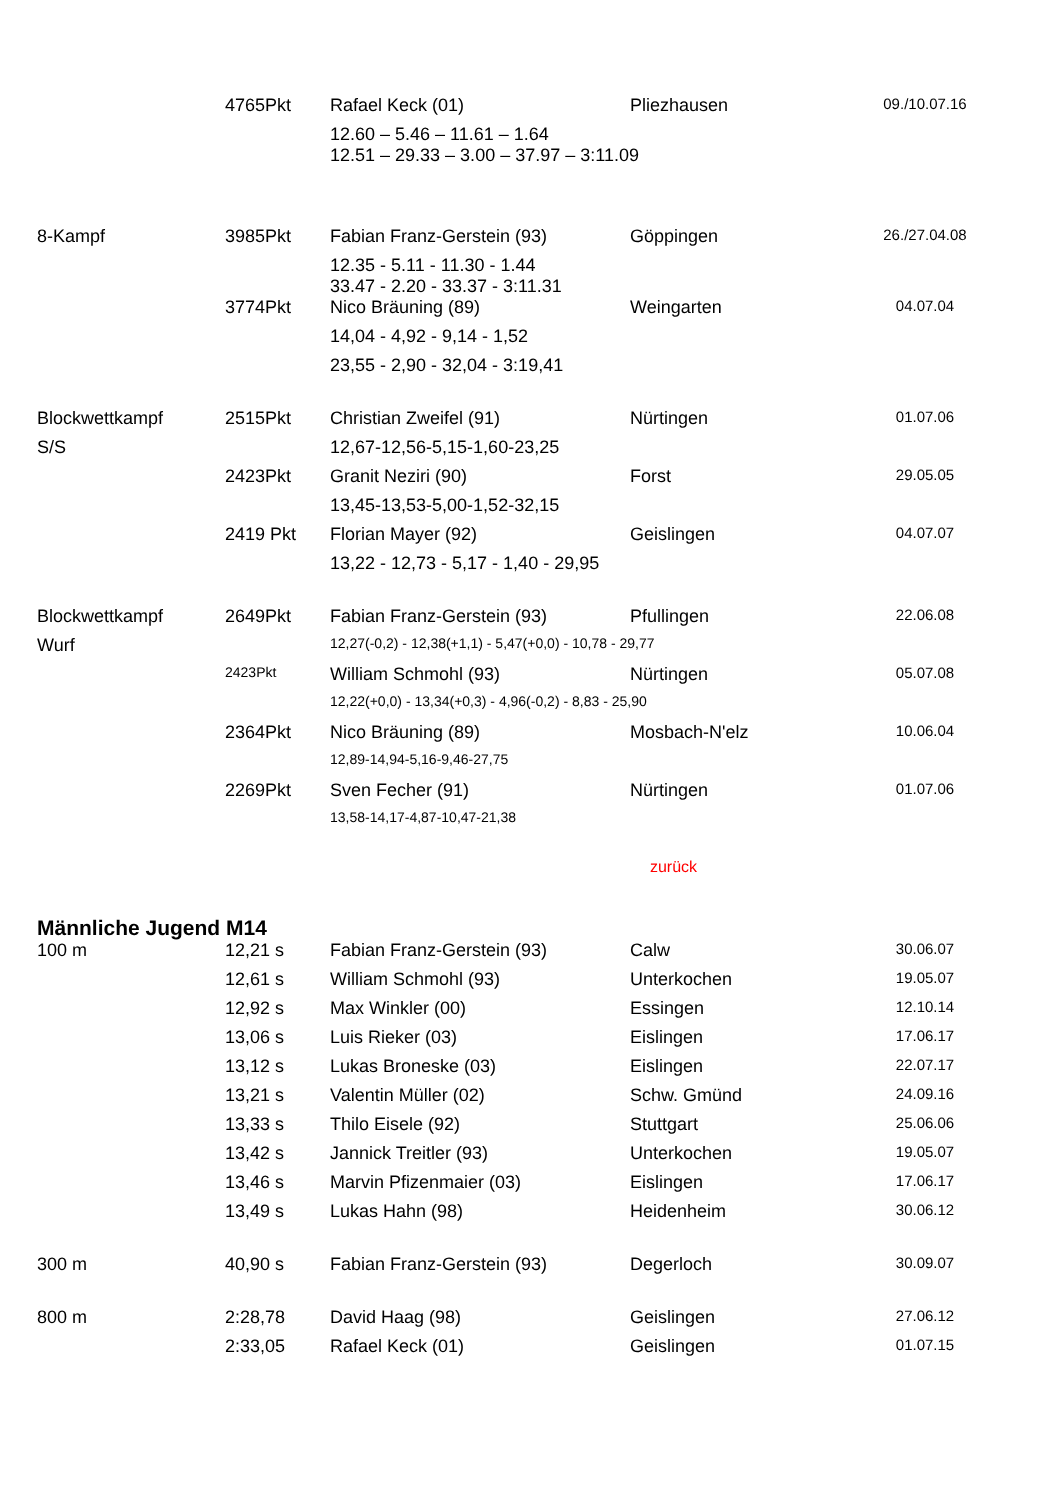| | 4765Pkt | Rafael Keck (01) | Pliezhausen | 09./10.07.16 |
| | | 12.60 – 5.46 – 11.61 – 1.64 12.51 – 29.33 – 3.00 – 37.97 – 3:11.09 | | |
| 8-Kampf | 3985Pkt | Fabian Franz-Gerstein (93) | Göppingen | 26./27.04.08 |
| | | 12.35 - 5.11 - 11.30 - 1.44 33.47 - 2.20 - 33.37 - 3:11.31 | | |
| | 3774Pkt | Nico Bräuning (89) | Weingarten | 04.07.04 |
| | | 14,04 - 4,92 - 9,14 - 1,52 | | |
| | | 23,55 - 2,90 - 32,04 - 3:19,41 | | |
| Blockwettkampf | 2515Pkt | Christian Zweifel (91) | Nürtingen | 01.07.06 |
| S/S | | 12,67-12,56-5,15-1,60-23,25 | | |
| | 2423Pkt | Granit Neziri (90) | Forst | 29.05.05 |
| | | 13,45-13,53-5,00-1,52-32,15 | | |
| | 2419 Pkt | Florian Mayer (92) | Geislingen | 04.07.07 |
| | | 13,22 - 12,73 - 5,17 - 1,40 - 29,95 | | |
| Blockwettkampf | 2649Pkt | Fabian Franz-Gerstein (93) | Pfullingen | 22.06.08 |
| Wurf | | 12,27(-0,2) - 12,38(+1,1) - 5,47(+0,0) - 10,78 - 29,77 | | |
| | 2423Pkt | William Schmohl (93) | Nürtingen | 05.07.08 |
| | | 12,22(+0,0) - 13,34(+0,3) - 4,96(-0,2) - 8,83 - 25,90 | | |
| | 2364Pkt | Nico Bräuning (89) | Mosbach-N'elz | 10.06.04 |
| | | 12,89-14,94-5,16-9,46-27,75 | | |
| | 2269Pkt | Sven Fecher (91) | Nürtingen | 01.07.06 |
| | | 13,58-14,17-4,87-10,47-21,38 | | |
zurück
Männliche Jugend M14
| 100 m | 12,21 s | Fabian Franz-Gerstein (93) | Calw | 30.06.07 |
| | 12,61 s | William Schmohl (93) | Unterkochen | 19.05.07 |
| | 12,92 s | Max Winkler (00) | Essingen | 12.10.14 |
| | 13,06 s | Luis Rieker (03) | Eislingen | 17.06.17 |
| | 13,12 s | Lukas Broneske (03) | Eislingen | 22.07.17 |
| | 13,21 s | Valentin Müller (02) | Schw. Gmünd | 24.09.16 |
| | 13,33 s | Thilo Eisele (92) | Stuttgart | 25.06.06 |
| | 13,42 s | Jannick Treitler (93) | Unterkochen | 19.05.07 |
| | 13,46 s | Marvin Pfizenmaier (03) | Eislingen | 17.06.17 |
| | 13,49 s | Lukas Hahn (98) | Heidenheim | 30.06.12 |
| 300 m | 40,90 s | Fabian Franz-Gerstein (93) | Degerloch | 30.09.07 |
| 800 m | 2:28,78 | David Haag (98) | Geislingen | 27.06.12 |
| | 2:33,05 | Rafael Keck (01) | Geislingen | 01.07.15 |